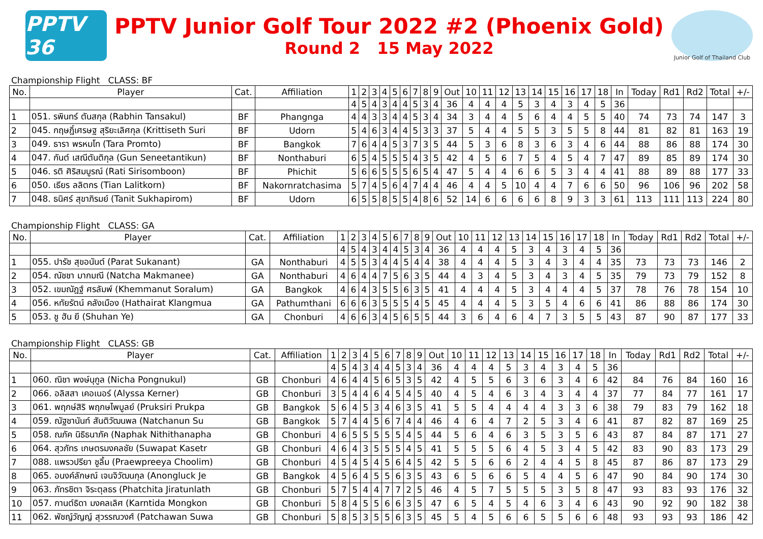PPTV 36
PPTV Junior Golf Tour 2022 #2 (Phoenix Gold)
Round 2 15 May 2022
Junior Golf of Thailand Club
Championship Flight CLASS: BF
| No. | Player | Cat. | Affiliation | 1 | 2 | 3 | 4 | 5 | 6 | 7 | 8 | 9 | Out | 10 | 11 | 12 | 13 | 14 | 15 | 16 | 17 | 18 | In | Today | Rd1 | Rd2 | Total | +/- |
| --- | --- | --- | --- | --- | --- | --- | --- | --- | --- | --- | --- | --- | --- | --- | --- | --- | --- | --- | --- | --- | --- | --- | --- | --- | --- | --- | --- | --- |
| | | | | 4 | 5 | 4 | 3 | 4 | 4 | 5 | 3 | 4 | 36 | 4 | 4 | 4 | 5 | 3 | 4 | 3 | 4 | 5 | 36 | | | | | |
| 1 | 051. รพินทร์ ตันสกุล (Rabhin Tansakul) | BF | Phangnga | 4 | 4 | 3 | 3 | 4 | 4 | 5 | 3 | 4 | 34 | 3 | 4 | 4 | 5 | 6 | 4 | 4 | 5 | 5 | 40 | 74 | 73 | 74 | 147 | 3 |
| 2 | 045. กฤษฎิ์เศรษฐ สุริยะเลิศกุล (Krittiseth Suri | BF | Udorn | 5 | 4 | 6 | 3 | 4 | 4 | 5 | 3 | 3 | 37 | 5 | 4 | 4 | 5 | 5 | 3 | 5 | 5 | 8 | 44 | 81 | 82 | 81 | 163 | 19 |
| 3 | 049. ธารา พรหมโท (Tara Promto) | BF | Bangkok | 7 | 6 | 4 | 4 | 5 | 3 | 7 | 3 | 5 | 44 | 5 | 3 | 6 | 8 | 3 | 6 | 3 | 4 | 6 | 44 | 88 | 86 | 88 | 174 | 30 |
| 4 | 047. กันต์ เสณีตันติกุล (Gun Seneetantikun) | BF | Nonthaburi | 6 | 5 | 4 | 5 | 5 | 5 | 4 | 3 | 5 | 42 | 4 | 5 | 6 | 7 | 5 | 4 | 5 | 4 | 7 | 47 | 89 | 85 | 89 | 174 | 30 |
| 5 | 046. รติ ศิริสมบูรณ์ (Rati Sirisomboon) | BF | Phichit | 5 | 6 | 6 | 5 | 5 | 5 | 6 | 5 | 4 | 47 | 5 | 4 | 4 | 6 | 6 | 5 | 3 | 4 | 4 | 41 | 88 | 89 | 88 | 177 | 33 |
| 6 | 050. เธียร ลลิตกร (Tian Lalitkorn) | BF | Nakornratchasima | 5 | 7 | 4 | 5 | 6 | 4 | 7 | 4 | 4 | 46 | 4 | 4 | 5 | 10 | 4 | 4 | 7 | 6 | 6 | 50 | 96 | 106 | 96 | 202 | 58 |
| 7 | 048. ธนิศร์ สุขาภิรมย์ (Tanit Sukhapirom) | BF | Udorn | 6 | 5 | 5 | 8 | 5 | 5 | 4 | 8 | 6 | 52 | 14 | 6 | 6 | 6 | 6 | 8 | 9 | 3 | 3 | 61 | 113 | 111 | 113 | 224 | 80 |
Championship Flight CLASS: GA
| No. | Player | Cat. | Affiliation | 1 | 2 | 3 | 4 | 5 | 6 | 7 | 8 | 9 | Out | 10 | 11 | 12 | 13 | 14 | 15 | 16 | 17 | 18 | In | Today | Rd1 | Rd2 | Total | +/- |
| --- | --- | --- | --- | --- | --- | --- | --- | --- | --- | --- | --- | --- | --- | --- | --- | --- | --- | --- | --- | --- | --- | --- | --- | --- | --- | --- | --- | --- |
| | | | | 4 | 5 | 4 | 3 | 4 | 4 | 5 | 3 | 4 | 36 | 4 | 4 | 4 | 5 | 3 | 4 | 3 | 4 | 5 | 36 | | | | | |
| 1 | 055. ปารัช สุขอนันต์ (Parat Sukanant) | GA | Nonthaburi | 4 | 5 | 5 | 3 | 4 | 4 | 5 | 4 | 4 | 38 | 4 | 4 | 4 | 5 | 3 | 4 | 3 | 4 | 4 | 35 | 73 | 73 | 73 | 146 | 2 |
| 2 | 054. ณัชชา มากมณี (Natcha Makmanee) | GA | Nonthaburi | 4 | 6 | 4 | 4 | 7 | 5 | 6 | 3 | 5 | 44 | 4 | 3 | 4 | 5 | 3 | 4 | 3 | 4 | 5 | 35 | 79 | 73 | 79 | 152 | 8 |
| 3 | 052. เขมณัฎฐ์ ศรลัมพ์ (Khemmanut Soralum) | GA | Bangkok | 4 | 6 | 4 | 3 | 5 | 5 | 6 | 3 | 5 | 41 | 4 | 4 | 4 | 5 | 3 | 4 | 4 | 4 | 5 | 37 | 78 | 76 | 78 | 154 | 10 |
| 4 | 056. หทัยรัตน์ คลังเมือง (Hathairat Klangmua | GA | Pathumthani | 6 | 6 | 6 | 3 | 5 | 5 | 5 | 4 | 5 | 45 | 4 | 4 | 4 | 5 | 3 | 5 | 4 | 6 | 6 | 41 | 86 | 88 | 86 | 174 | 30 |
| 5 | 053. ชู ฮัน ยี (Shuhan Ye) | GA | Chonburi | 4 | 6 | 6 | 3 | 4 | 5 | 6 | 5 | 5 | 44 | 3 | 6 | 4 | 6 | 4 | 7 | 3 | 5 | 5 | 43 | 87 | 90 | 87 | 177 | 33 |
Championship Flight CLASS: GB
| No. | Player | Cat. | Affiliation | 1 | 2 | 3 | 4 | 5 | 6 | 7 | 8 | 9 | Out | 10 | 11 | 12 | 13 | 14 | 15 | 16 | 17 | 18 | In | Today | Rd1 | Rd2 | Total | +/- |
| --- | --- | --- | --- | --- | --- | --- | --- | --- | --- | --- | --- | --- | --- | --- | --- | --- | --- | --- | --- | --- | --- | --- | --- | --- | --- | --- | --- | --- |
| | | | | 4 | 5 | 4 | 3 | 4 | 4 | 5 | 3 | 4 | 36 | 4 | 4 | 4 | 5 | 3 | 4 | 3 | 4 | 5 | 36 | | | | | |
| 1 | 060. ณิชา พงษ์นุกูล (Nicha Pongnukul) | GB | Chonburi | 4 | 6 | 4 | 4 | 5 | 6 | 5 | 3 | 5 | 42 | 4 | 5 | 5 | 6 | 3 | 6 | 3 | 4 | 6 | 42 | 84 | 76 | 84 | 160 | 16 |
| 2 | 066. อลิสสา เคอเนอร์ (Alyssa Kerner) | GB | Chonburi | 3 | 5 | 4 | 4 | 6 | 4 | 5 | 4 | 5 | 40 | 4 | 5 | 4 | 6 | 3 | 4 | 3 | 4 | 4 | 37 | 77 | 84 | 77 | 161 | 17 |
| 3 | 061. พฤกษ์สิริ พฤกษไพบูลย์ (Pruksiri Prukpa | GB | Bangkok | 5 | 6 | 4 | 5 | 3 | 4 | 6 | 3 | 5 | 41 | 5 | 5 | 4 | 4 | 4 | 4 | 3 | 3 | 6 | 38 | 79 | 83 | 79 | 162 | 18 |
| 4 | 059. ณัฐชานันท์ สันติวัฒนพล (Natchanun Su | GB | Bangkok | 5 | 7 | 4 | 4 | 5 | 6 | 7 | 4 | 4 | 46 | 4 | 6 | 4 | 7 | 2 | 5 | 3 | 4 | 6 | 41 | 87 | 82 | 87 | 169 | 25 |
| 5 | 058. ณภัค นิธิธนาภัค (Naphak Nithithanapha | GB | Chonburi | 4 | 6 | 5 | 5 | 5 | 5 | 5 | 4 | 5 | 44 | 5 | 6 | 4 | 6 | 3 | 5 | 3 | 5 | 6 | 43 | 87 | 84 | 87 | 171 | 27 |
| 6 | 064. สุวภัทร เกษตรมงคลชัย (Suwapat Kasetr | GB | Chonburi | 4 | 6 | 4 | 3 | 5 | 5 | 5 | 4 | 5 | 41 | 5 | 5 | 5 | 6 | 4 | 5 | 3 | 4 | 5 | 42 | 83 | 90 | 83 | 173 | 29 |
| 7 | 088. แพรวปรียา ชูลิ้ม (Praewpreeya Choolim) | GB | Chonburi | 4 | 5 | 4 | 5 | 4 | 5 | 6 | 4 | 5 | 42 | 5 | 5 | 6 | 6 | 2 | 4 | 4 | 5 | 8 | 45 | 87 | 86 | 87 | 173 | 29 |
| 8 | 065. อนงค์ลักษณ์ เจนจิวัฒนกุล (Anongluck Je | GB | Bangkok | 4 | 5 | 6 | 4 | 5 | 5 | 6 | 3 | 5 | 43 | 6 | 5 | 6 | 6 | 5 | 4 | 4 | 5 | 6 | 47 | 90 | 84 | 90 | 174 | 30 |
| 9 | 063. ภัทรชิตา จิระตุลธร (Phatchita Jiratunlath | GB | Chonburi | 5 | 7 | 5 | 4 | 4 | 7 | 7 | 2 | 5 | 46 | 4 | 5 | 7 | 5 | 5 | 5 | 3 | 5 | 8 | 47 | 93 | 83 | 93 | 176 | 32 |
| 10 | 057. กานต์ธิดา มงคลเลิศ (Karntida Mongkon | GB | Chonburi | 5 | 8 | 4 | 5 | 5 | 6 | 6 | 3 | 5 | 47 | 6 | 5 | 4 | 5 | 4 | 6 | 3 | 4 | 6 | 43 | 90 | 92 | 90 | 182 | 38 |
| 11 | 062. พัชญ์วัญญ์ สุวรรณวงศ์ (Patchawan Suwa | GB | Chonburi | 5 | 8 | 5 | 3 | 5 | 5 | 6 | 3 | 5 | 45 | 5 | 4 | 5 | 6 | 6 | 5 | 5 | 6 | 6 | 48 | 93 | 93 | 93 | 186 | 42 |